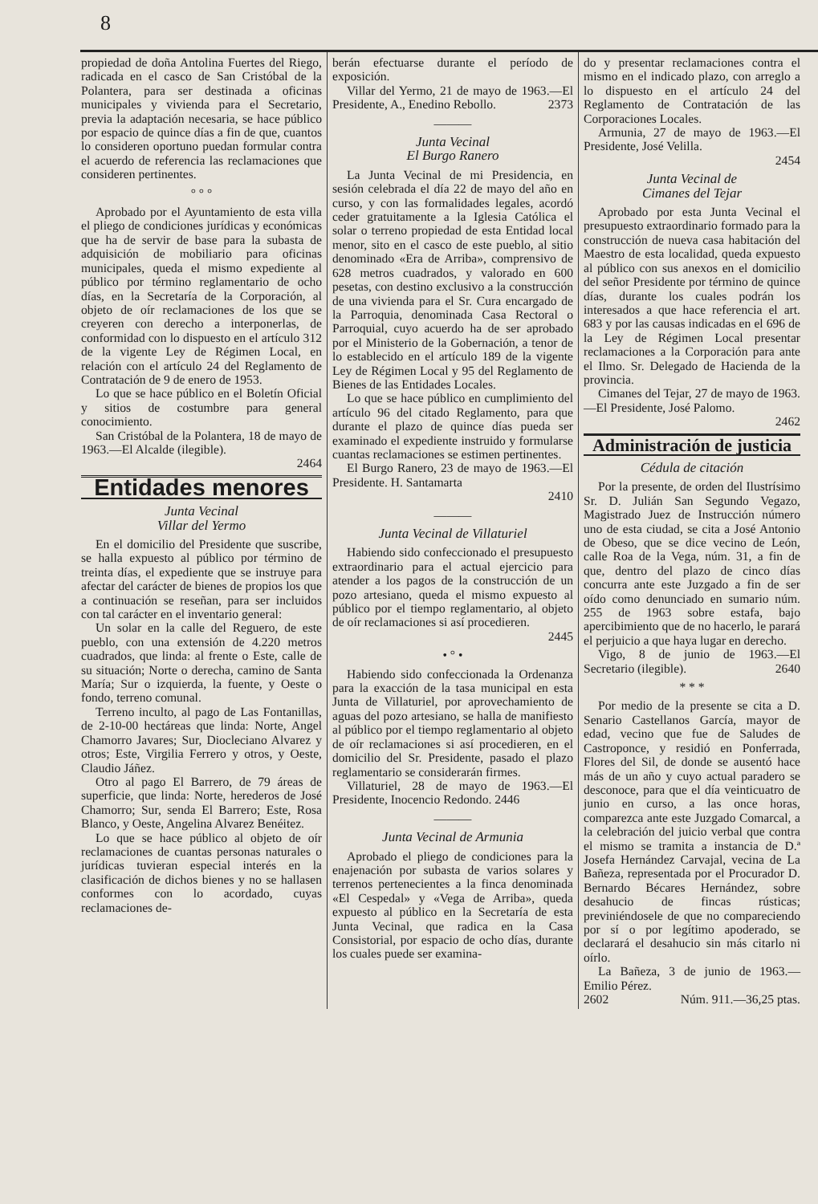8
propiedad de doña Antolina Fuertes del Riego, radicada en el casco de San Cristóbal de la Polantera, para ser destinada a oficinas municipales y vivienda para el Secretario, previa la adaptación necesaria, se hace público por espacio de quince días a fin de que, cuantos lo consideren oportuno puedan formular contra el acuerdo de referencia las reclamaciones que consideren pertinentes.
° ° °
Aprobado por el Ayuntamiento de esta villa el pliego de condiciones jurídicas y económicas que ha de servir de base para la subasta de adquisición de mobiliario para oficinas municipales, queda el mismo expediente al público por término reglamentario de ocho días, en la Secretaría de la Corporación, al objeto de oír reclamaciones de los que se creyeren con derecho a interponerlas, de conformidad con lo dispuesto en el artículo 312 de la vigente Ley de Régimen Local, en relación con el artículo 24 del Reglamento de Contratación de 9 de enero de 1953.
Lo que se hace público en el Boletín Oficial y sitios de costumbre para general conocimiento.
San Cristóbal de la Polantera, 18 de mayo de 1963.—El Alcalde (ilegible).
2464
Entidades menores
Junta Vecinal
Villar del Yermo
En el domicilio del Presidente que suscribe, se halla expuesto al público por término de treinta días, el expediente que se instruye para afectar del carácter de bienes de propios los que a continuación se reseñan, para ser incluidos con tal carácter en el inventario general:
Un solar en la calle del Reguero, de este pueblo, con una extensión de 4.220 metros cuadrados, que linda: al frente o Este, calle de su situación; Norte o derecha, camino de Santa María; Sur o izquierda, la fuente, y Oeste o fondo, terreno comunal.
Terreno inculto, al pago de Las Fontanillas, de 2-10-00 hectáreas que linda: Norte, Angel Chamorro Javares; Sur, Diocleciano Alvarez y otros; Este, Virgilia Ferrero y otros, y Oeste, Claudio Jáñez.
Otro al pago El Barrero, de 79 áreas de superficie, que linda: Norte, herederos de José Chamorro; Sur, senda El Barrero; Este, Rosa Blanco, y Oeste, Angelina Alvarez Benéitez.
Lo que se hace público al objeto de oír reclamaciones de cuantas personas naturales o jurídicas tuvieran especial interés en la clasificación de dichos bienes y no se hallasen conformes con lo acordado, cuyas reclamaciones de-
berán efectuarse durante el período de exposición.
Villar del Yermo, 21 de mayo de 1963.—El Presidente, A., Enedino Rebollo. 2373
———
Junta Vecinal
El Burgo Ranero
La Junta Vecinal de mi Presidencia, en sesión celebrada el día 22 de mayo del año en curso, y con las formalidades legales, acordó ceder gratuitamente a la Iglesia Católica el solar o terreno propiedad de esta Entidad local menor, sito en el casco de este pueblo, al sitio denominado «Era de Arriba», comprensivo de 628 metros cuadrados, y valorado en 600 pesetas, con destino exclusivo a la construcción de una vivienda para el Sr. Cura encargado de la Parroquia, denominada Casa Rectoral o Parroquial, cuyo acuerdo ha de ser aprobado por el Ministerio de la Gobernación, a tenor de lo establecido en el artículo 189 de la vigente Ley de Régimen Local y 95 del Reglamento de Bienes de las Entidades Locales.
Lo que se hace público en cumplimiento del artículo 96 del citado Reglamento, para que durante el plazo de quince días pueda ser examinado el expediente instruido y formularse cuantas reclamaciones se estimen pertinentes.
El Burgo Ranero, 23 de mayo de 1963.—El Presidente. H. Santamarta
2410
———
Junta Vecinal de Villaturiel
Habiendo sido confeccionado el presupuesto extraordinario para el actual ejercicio para atender a los pagos de la construcción de un pozo artesiano, queda el mismo expuesto al público por el tiempo reglamentario, al objeto de oír reclamaciones si así procedieren.
2445
• ° •
Habiendo sido confeccionada la Ordenanza para la exacción de la tasa municipal en esta Junta de Villaturiel, por aprovechamiento de aguas del pozo artesiano, se halla de manifiesto al público por el tiempo reglamentario al objeto de oír reclamaciones si así procedieren, en el domicilio del Sr. Presidente, pasado el plazo reglamentario se considerarán firmes.
Villaturiel, 28 de mayo de 1963.—El Presidente, Inocencio Redondo. 2446
———
Junta Vecinal de Armunia
Aprobado el pliego de condiciones para la enajenación por subasta de varios solares y terrenos pertenecientes a la finca denominada «El Cespedal» y «Vega de Arriba», queda expuesto al público en la Secretaría de esta Junta Vecinal, que radica en la Casa Consistorial, por espacio de ocho días, durante los cuales puede ser examina-
do y presentar reclamaciones contra el mismo en el indicado plazo, con arreglo a lo dispuesto en el artículo 24 del Reglamento de Contratación de las Corporaciones Locales.
Armunia, 27 de mayo de 1963.—El Presidente, José Velilla.
2454
Junta Vecinal de
Cimanes del Tejar
Aprobado por esta Junta Vecinal el presupuesto extraordinario formado para la construcción de nueva casa habitación del Maestro de esta localidad, queda expuesto al público con sus anexos en el domicilio del señor Presidente por término de quince días, durante los cuales podrán los interesados a que hace referencia el art. 683 y por las causas indicadas en el 696 de la Ley de Régimen Local presentar reclamaciones a la Corporación para ante el Ilmo. Sr. Delegado de Hacienda de la provincia.
Cimanes del Tejar, 27 de mayo de 1963.—El Presidente, José Palomo.
2462
Administración de justicia
Cédula de citación
Por la presente, de orden del Ilustrísimo Sr. D. Julián San Segundo Vegazo, Magistrado Juez de Instrucción número uno de esta ciudad, se cita a José Antonio de Obeso, que se dice vecino de León, calle Roa de la Vega, núm. 31, a fin de que, dentro del plazo de cinco días concurra ante este Juzgado a fin de ser oído como denunciado en sumario núm. 255 de 1963 sobre estafa, bajo apercibimiento que de no hacerlo, le parará el perjuicio a que haya lugar en derecho.
Vigo, 8 de junio de 1963.—El Secretario (ilegible). 2640
* * *
Por medio de la presente se cita a D. Senario Castellanos García, mayor de edad, vecino que fue de Saludes de Castroponce, y residió en Ponferrada, Flores del Sil, de donde se ausentó hace más de un año y cuyo actual paradero se desconoce, para que el día veinticuatro de junio en curso, a las once horas, comparezca ante este Juzgado Comarcal, a la celebración del juicio verbal que contra el mismo se tramita a instancia de D.ª Josefa Hernández Carvajal, vecina de La Bañeza, representada por el Procurador D. Bernardo Bécares Hernández, sobre desahucio de fincas rústicas; previniéndosele de que no compareciendo por sí o por legítimo apoderado, se declarará el desahucio sin más citarlo ni oírlo.
La Bañeza, 3 de junio de 1963.—Emilio Pérez.
2602 Núm. 911.—36,25 ptas.